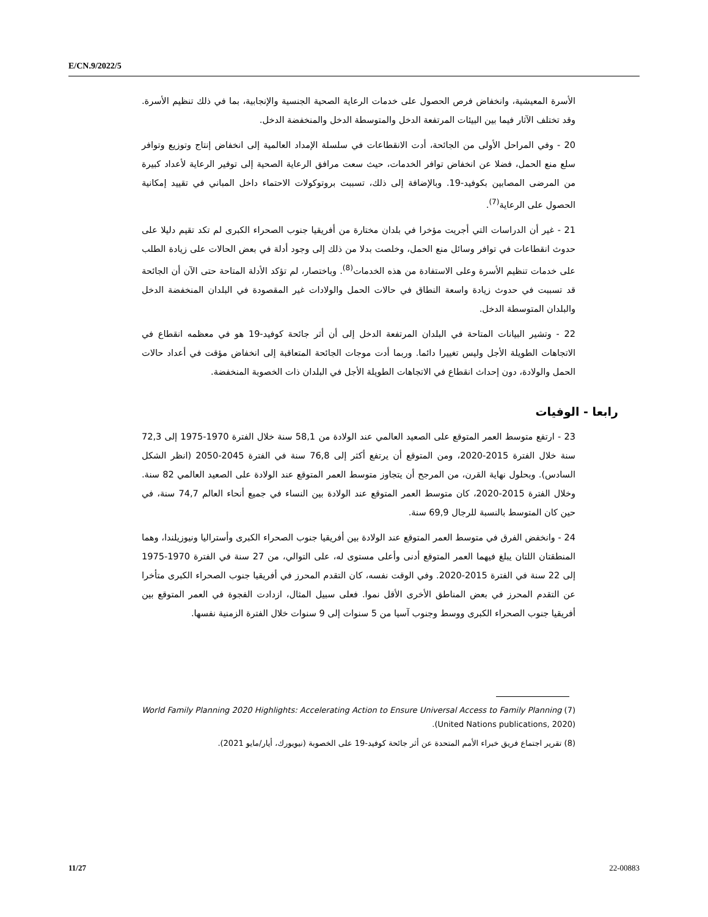E/CN.9/2022/5
الأسرة المعيشية، وانخفاض فرص الحصول على خدمات الرعاية الصحية الجنسية والإنجابية، بما في ذلك تنظيم الأسرة. وقد تختلف الآثار فيما بين البيئات المرتفعة الدخل والمتوسطة الدخل والمنخفضة الدخل.
20 - وفي المراحل الأولى من الجائحة، أدت الانقطاعات في سلسلة الإمداد العالمية إلى انخفاض إنتاج وتوزيع وتوافر سلع منع الحمل، فضلا عن انخفاض توافر الخدمات، حيث سعت مرافق الرعاية الصحية إلى توفير الرعاية لأعداد كبيرة من المرضى المصابين بكوفيد-19. وبالإضافة إلى ذلك، تسببت بروتوكولات الاحتماء داخل المباني في تقييد إمكانية الحصول على الرعاية<sup>(7)</sup>.
21 - غير أن الدراسات التي أجريت مؤخرا في بلدان مختارة من أفريقيا جنوب الصحراء الكبرى لم تكد تقيم دليلا على حدوث انقطاعات في توافر وسائل منع الحمل، وخلصت بدلا من ذلك إلى وجود أدلة في بعض الحالات على زيادة الطلب على خدمات تنظيم الأسرة وعلى الاستفادة من هذه الخدمات<sup>(8)</sup>. وباختصار، لم تؤكد الأدلة المتاحة حتى الآن أن الجائحة قد تسببت في حدوث زيادة واسعة النطاق في حالات الحمل والولادات غير المقصودة في البلدان المنخفضة الدخل والبلدان المتوسطة الدخل.
22 - وتشير البيانات المتاحة في البلدان المرتفعة الدخل إلى أن أثر جائحة كوفيد-19 هو في معظمه انقطاع في الاتجاهات الطويلة الأجل وليس تغييرا دائما. وربما أدت موجات الجائحة المتعاقبة إلى انخفاض مؤقت في أعداد حالات الحمل والولادة، دون إحداث انقطاع في الاتجاهات الطويلة الأجل في البلدان ذات الخصوبة المنخفضة.
رابعا - الوفيات
23 - ارتفع متوسط العمر المتوقع على الصعيد العالمي عند الولادة من 58,1 سنة خلال الفترة 1970-1975 إلى 72,3 سنة خلال الفترة 2015-2020، ومن المتوقع أن يرتفع أكثر إلى 76,8 سنة في الفترة 2045-2050 (انظر الشكل السادس). وبحلول نهاية القرن، من المرجح أن يتجاوز متوسط العمر المتوقع عند الولادة على الصعيد العالمي 82 سنة. وخلال الفترة 2015-2020، كان متوسط العمر المتوقع عند الولادة بين النساء في جميع أنحاء العالم 74,7 سنة، في حين كان المتوسط بالنسبة للرجال 69,9 سنة.
24 - وانخفض الفرق في متوسط العمر المتوقع عند الولادة بين أفريقيا جنوب الصحراء الكبرى وأستراليا ونيوزيلندا، وهما المنطقتان اللتان يبلغ فيهما العمر المتوقع أدنى وأعلى مستوى له، على التوالي، من 27 سنة في الفترة 1970-1975 إلى 22 سنة في الفترة 2015-2020. وفي الوقت نفسه، كان التقدم المحرز في أفريقيا جنوب الصحراء الكبرى متأخرا عن التقدم المحرز في بعض المناطق الأخرى الأقل نموا. فعلى سبيل المثال، ازدادت الفجوة في العمر المتوقع بين أفريقيا جنوب الصحراء الكبرى ووسط وجنوب آسيا من 5 سنوات إلى 9 سنوات خلال الفترة الزمنية نفسها.
(7) World Family Planning 2020 Highlights: Accelerating Action to Ensure Universal Access to Family Planning (United Nations publications, 2020).
(8) تقرير اجتماع فريق خبراء الأمم المتحدة عن أثر جائحة كوفيد-19 على الخصوبة (نيويورك، أيار/مايو 2021).
11/27 22-00883